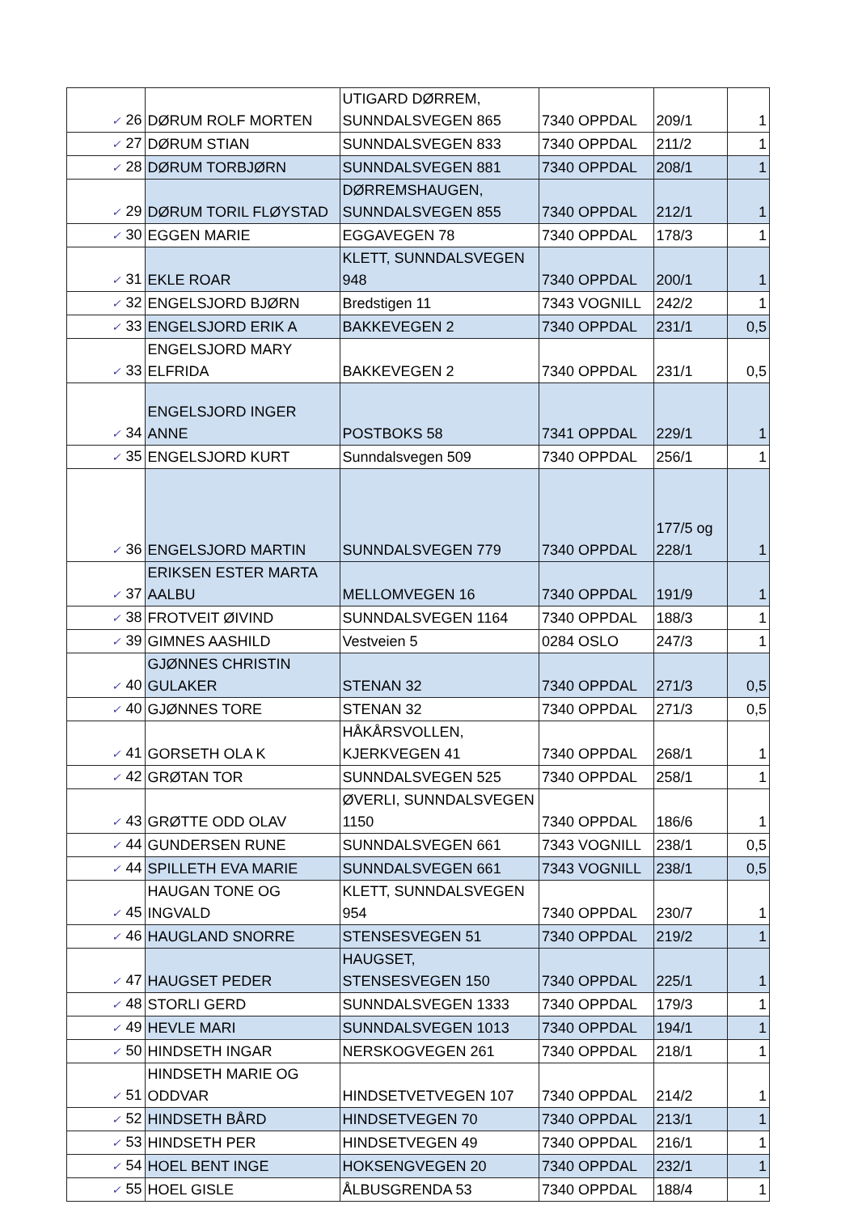| ✓ 26 | DØRUM ROLF MORTEN | UTIGARD DØRREM, SUNNDALSVEGEN 865 | 7340 OPPDAL | 209/1 | 1 |
| ✓ 27 | DØRUM STIAN | SUNNDALSVEGEN 833 | 7340 OPPDAL | 211/2 | 1 |
| ✓ 28 | DØRUM TORBJØRN | SUNNDALSVEGEN 881 | 7340 OPPDAL | 208/1 | 1 |
| ✓ 29 | DØRUM TORIL FLØYSTAD | DØRREMSHAUGEN, SUNNDALSVEGEN 855 | 7340 OPPDAL | 212/1 | 1 |
| ✓ 30 | EGGEN MARIE | EGGAVEGEN 78 | 7340 OPPDAL | 178/3 | 1 |
| ✓ 31 | EKLE ROAR | KLETT, SUNNDALSVEGEN 948 | 7340 OPPDAL | 200/1 | 1 |
| ✓ 32 | ENGELSJORD BJØRN | Bredstigen 11 | 7343 VOGNILL | 242/2 | 1 |
| ✓ 33 | ENGELSJORD ERIK A | BAKKEVEGEN 2 | 7340 OPPDAL | 231/1 | 0,5 |
| ✓ 33 | ENGELSJORD MARY ELFRIDA | BAKKEVEGEN 2 | 7340 OPPDAL | 231/1 | 0,5 |
| ✓ 34 | ENGELSJORD INGER ANNE | POSTBOKS 58 | 7341 OPPDAL | 229/1 | 1 |
| ✓ 35 | ENGELSJORD KURT | Sunndalsvegen 509 | 7340 OPPDAL | 256/1 | 1 |
| ✓ 36 | ENGELSJORD MARTIN | SUNNDALSVEGEN 779 | 7340 OPPDAL | 177/5 og 228/1 | 1 |
| ✓ 37 | ERIKSEN ESTER MARTA AALBU | MELLOMVEGEN 16 | 7340 OPPDAL | 191/9 | 1 |
| ✓ 38 | FROTVEIT ØIVIND | SUNNDALSVEGEN 1164 | 7340 OPPDAL | 188/3 | 1 |
| ✓ 39 | GIMNES AASHILD | Vestveien 5 | 0284 OSLO | 247/3 | 1 |
| ✓ 40 | GJØNNES CHRISTIN GULAKER | STENAN 32 | 7340 OPPDAL | 271/3 | 0,5 |
| ✓ 40 | GJØNNES TORE | STENAN 32 | 7340 OPPDAL | 271/3 | 0,5 |
| ✓ 41 | GORSETH OLA K | HÅKÅRSVOLLEN, KJERKVEGEN 41 | 7340 OPPDAL | 268/1 | 1 |
| ✓ 42 | GRØTAN TOR | SUNNDALSVEGEN 525 | 7340 OPPDAL | 258/1 | 1 |
| ✓ 43 | GRØTTE ODD OLAV | ØVERLI, SUNNDALSVEGEN 1150 | 7340 OPPDAL | 186/6 | 1 |
| ✓ 44 | GUNDERSEN RUNE | SUNNDALSVEGEN 661 | 7343 VOGNILL | 238/1 | 0,5 |
| ✓ 44 | SPILLETH EVA MARIE | SUNNDALSVEGEN 661 | 7343 VOGNILL | 238/1 | 0,5 |
| ✓ 45 | HAUGAN TONE OG INGVALD | KLETT, SUNNDALSVEGEN 954 | 7340 OPPDAL | 230/7 | 1 |
| ✓ 46 | HAUGLAND SNORRE | STENSESVEGEN 51 | 7340 OPPDAL | 219/2 | 1 |
| ✓ 47 | HAUGSET PEDER | HAUGSET, STENSESVEGEN 150 | 7340 OPPDAL | 225/1 | 1 |
| ✓ 48 | STORLI GERD | SUNNDALSVEGEN 1333 | 7340 OPPDAL | 179/3 | 1 |
| ✓ 49 | HEVLE MARI | SUNNDALSVEGEN 1013 | 7340 OPPDAL | 194/1 | 1 |
| ✓ 50 | HINDSETH INGAR | NERSKOGVEGEN 261 | 7340 OPPDAL | 218/1 | 1 |
| ✓ 51 | HINDSETH MARIE OG ODDVAR | HINDSETVETVEGEN 107 | 7340 OPPDAL | 214/2 | 1 |
| ✓ 52 | HINDSETH BÅRD | HINDSETVEGEN 70 | 7340 OPPDAL | 213/1 | 1 |
| ✓ 53 | HINDSETH PER | HINDSETVEGEN 49 | 7340 OPPDAL | 216/1 | 1 |
| ✓ 54 | HOEL BENT INGE | HOKSENGVEGEN 20 | 7340 OPPDAL | 232/1 | 1 |
| ✓ 55 | HOEL GISLE | ÅLBUSGRENDA 53 | 7340 OPPDAL | 188/4 | 1 |